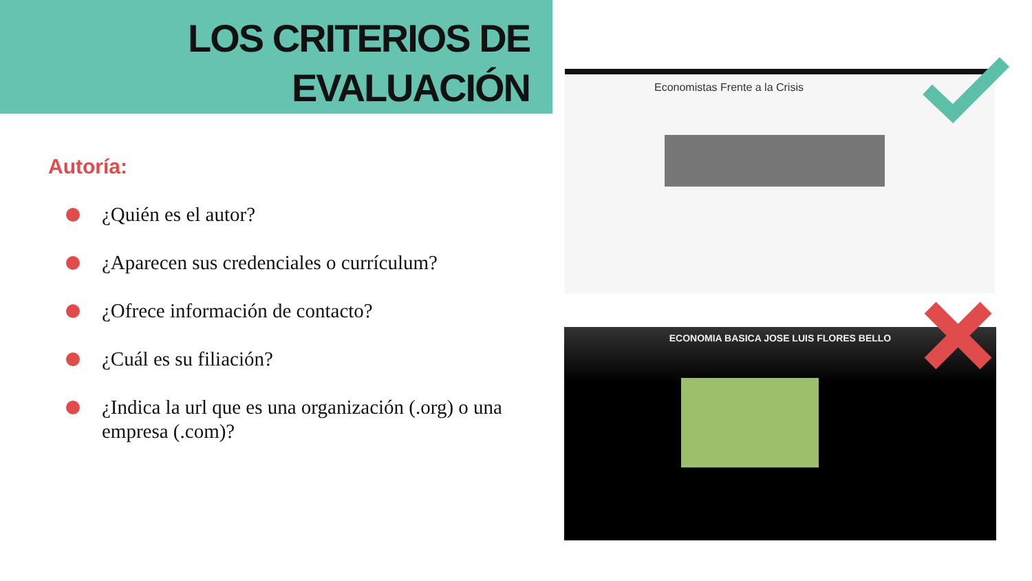LOS CRITERIOS DE
EVALUACIÓN
Autoría:
¿Quién es el autor?
¿Aparecen sus credenciales o currículum?
¿Ofrece información de contacto?
¿Cuál es su filiación?
¿Indica la url que es una organización (.org) o una empresa (.com)?
Economistas Frente a la Crisis
ECONOMIA BASICA JOSE LUIS FLORES BELLO